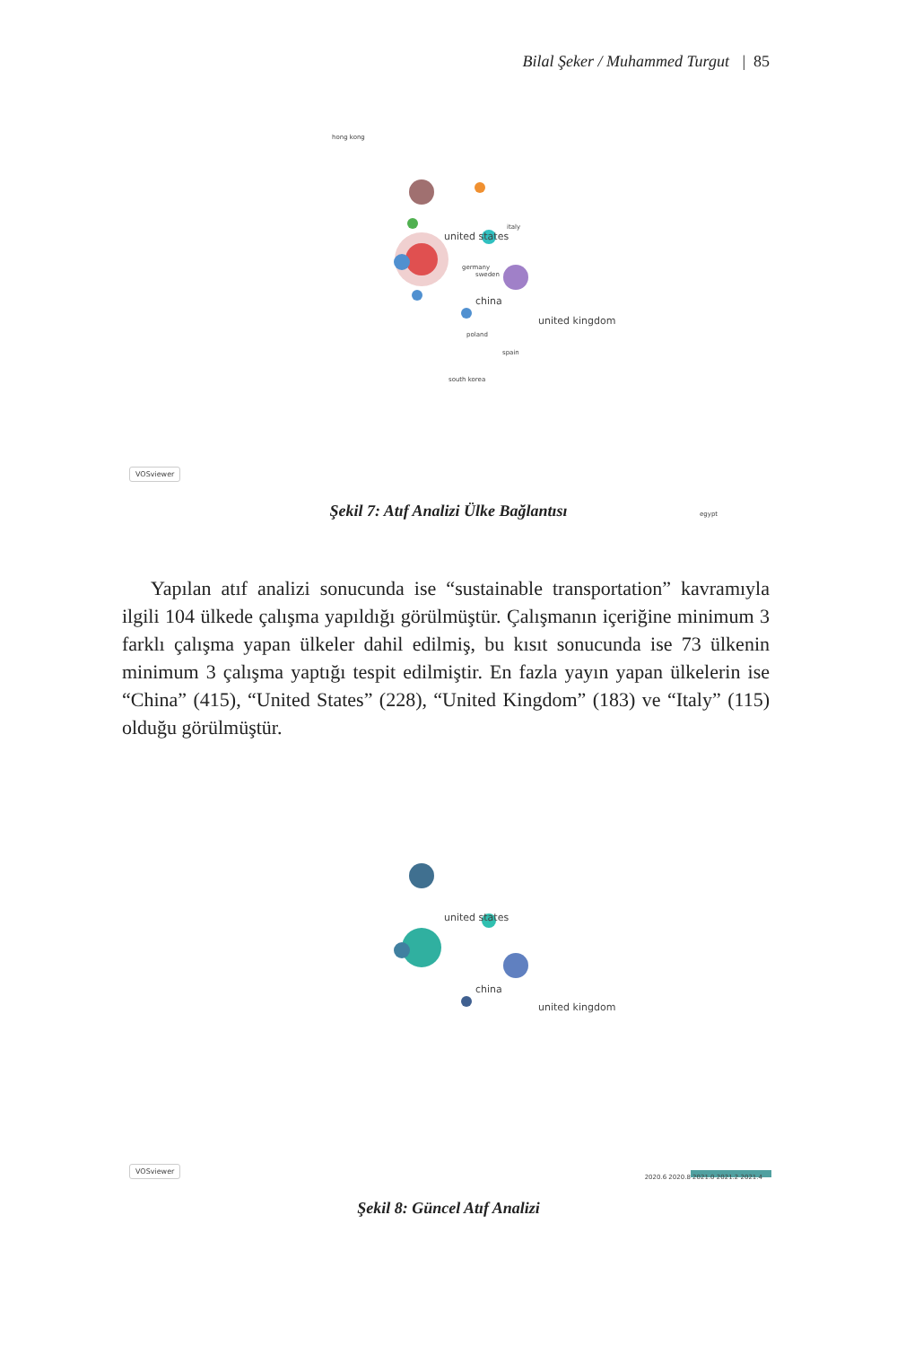Bilal Şeker / Muhammed Turgut | 85
hong kong
united states
italy
china
united kingdom
sweden
germany
poland
spain
south korea
egypt
VOSviewer
Şekil 7: Atıf Analizi Ülke Bağlantısı
Yapılan atıf analizi sonucunda ise “sustainable transportation” kavramıyla ilgili 104 ülkede çalışma yapıldığı görülmüştür. Çalışmanın içeriğine minimum 3 farklı çalışma yapan ülkeler dahil edilmiş, bu kısıt sonucunda ise 73 ülkenin minimum 3 çalışma yaptığı tespit edilmiştir. En fazla yayın yapan ülkelerin ise “China” (415), “United States” (228), “United Kingdom” (183) ve “Italy” (115) olduğu görülmüştür.
united states
china
united kingdom
2020.6 2020.8 2021.0 2021.2 2021.4 VOSviewer
Şekil 8: Güncel Atıf Analizi